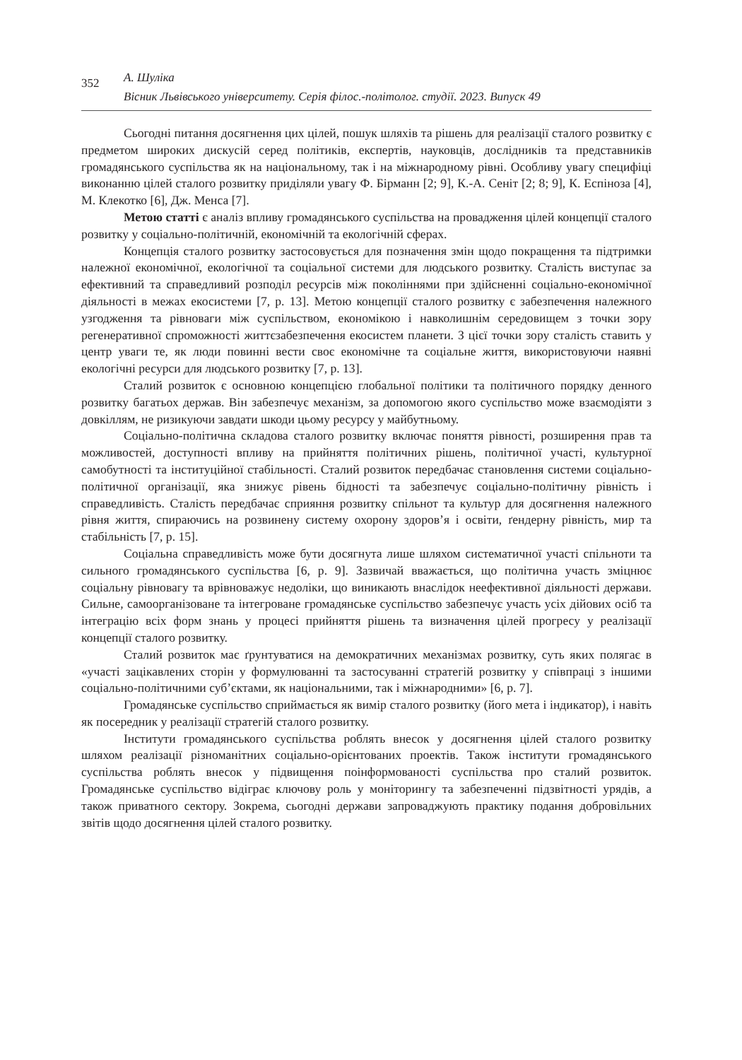352
А. Шуліка
Вісник Львівського університету. Серія філос.-політолог. студії. 2023. Випуск 49
Сьогодні питання досягнення цих цілей, пошук шляхів та рішень для реалізації сталого розвитку є предметом широких дискусій серед політиків, експертів, науковців, дослідників та представників громадянського суспільства як на національному, так і на міжнародному рівні. Особливу увагу специфіці виконанню цілей сталого розвитку приділяли увагу Ф. Бірманн [2; 9], К.-А. Сеніт [2; 8; 9], К. Еспіноза [4], М. Клекотко [6], Дж. Менса [7].
Метою статті є аналіз впливу громадянського суспільства на провадження цілей концепції сталого розвитку у соціально-політичній, економічній та екологічній сферах.
Концепція сталого розвитку застосовується для позначення змін щодо покращення та підтримки належної економічної, екологічної та соціальної системи для людського розвитку. Сталість виступає за ефективний та справедливий розподіл ресурсів між поколіннями при здійсненні соціально-економічної діяльності в межах екосистеми [7, p. 13]. Метою концепції сталого розвитку є забезпечення належного узгодження та рівноваги між суспільством, економікою і навколишнім середовищем з точки зору регенеративної спроможності життєзабезпечення екосистем планети. З цієї точки зору сталість ставить у центр уваги те, як люди повинні вести своє економічне та соціальне життя, використовуючи наявні екологічні ресурси для людського розвитку [7, p. 13].
Сталий розвиток є основною концепцією глобальної політики та політичного порядку денного розвитку багатьох держав. Він забезпечує механізм, за допомогою якого суспільство може взаємодіяти з довкіллям, не ризикуючи завдати шкоди цьому ресурсу у майбутньому.
Соціально-політична складова сталого розвитку включає поняття рівності, розширення прав та можливостей, доступності впливу на прийняття політичних рішень, політичної участі, культурної самобутності та інституційної стабільності. Сталий розвиток передбачає становлення системи соціально-політичної організації, яка знижує рівень бідності та забезпечує соціально-політичну рівність і справедливість. Сталість передбачає сприяння розвитку спільнот та культур для досягнення належного рівня життя, спираючись на розвинену систему охорону здоров’я і освіти, ґендерну рівність, мир та стабільність [7, p. 15].
Соціальна справедливість може бути досягнута лише шляхом систематичної участі спільноти та сильного громадянського суспільства [6, p. 9]. Зазвичай вважається, що політична участь зміцнює соціальну рівновагу та врівноважує недоліки, що виникають внаслідок неефективної діяльності держави. Сильне, самоорганізоване та інтегроване громадянське суспільство забезпечує участь усіх дійових осіб та інтеграцію всіх форм знань у процесі прийняття рішень та визначення цілей прогресу у реалізації концепції сталого розвитку.
Сталий розвиток має ґрунтуватися на демократичних механізмах розвитку, суть яких полягає в «участі зацікавлених сторін у формулюванні та застосуванні стратегій розвитку у співпраці з іншими соціально-політичними суб’єктами, як національними, так і міжнародними» [6, p. 7].
Громадянське суспільство сприймається як вимір сталого розвитку (його мета і індикатор), і навіть як посередник у реалізації стратегій сталого розвитку.
Інститути громадянського суспільства роблять внесок у досягнення цілей сталого розвитку шляхом реалізації різноманітних соціально-орієнтованих проектів. Також інститути громадянського суспільства роблять внесок у підвищення поінформованості суспільства про сталий розвиток. Громадянське суспільство відіграє ключову роль у моніторингу та забезпеченні підзвітності урядів, а також приватного сектору. Зокрема, сьогодні держави запроваджують практику подання добровільних звітів щодо досягнення цілей сталого розвитку.